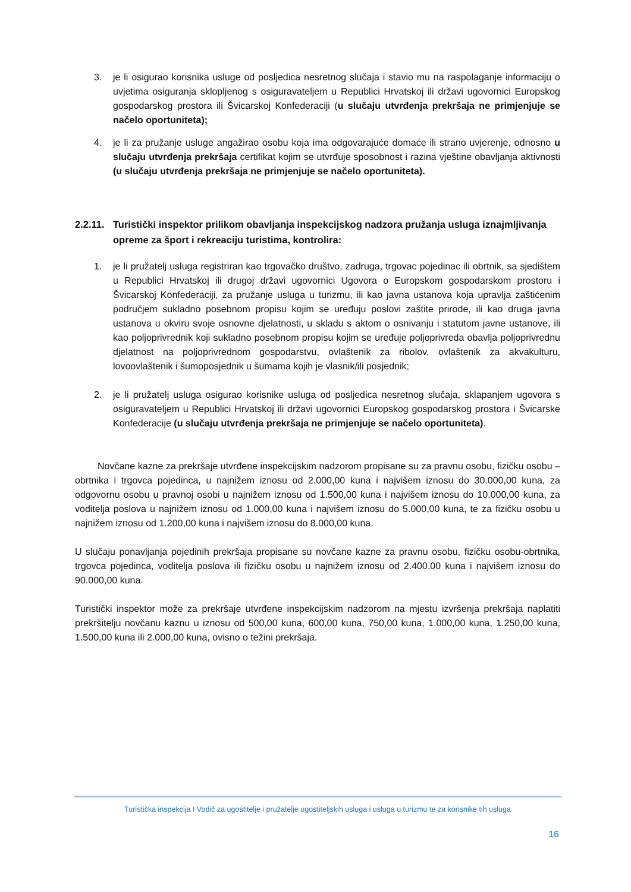3. je li osigurao korisnika usluge od posljedica nesretnog slučaja i stavio mu na raspolaganje informaciju o uvjetima osiguranja sklopljenog s osiguravateljem u Republici Hrvatskoj ili državi ugovornici Europskog gospodarskog prostora ili Švicarskoj Konfederaciji (u slučaju utvrđenja prekršaja ne primjenjuje se načelo oportuniteta);
4. je li za pružanje usluge angažirao osobu koja ima odgovarajuće domaće ili strano uvjerenje, odnosno u slučaju utvrđenja prekršaja certifikat kojim se utvrđuje sposobnost i razina vještine obavljanja aktivnosti (u slučaju utvrđenja prekršaja ne primjenjuje se načelo oportuniteta).
2.2.11. Turistički inspektor prilikom obavljanja inspekcijskog nadzora pružanja usluga iznajmljivanja opreme za šport i rekreaciju turistima, kontrolira:
1. je li pružatelj usluga registriran kao trgovačko društvo, zadruga, trgovac pojedinac ili obrtnik, sa sjedištem u Republici Hrvatskoj ili drugoj državi ugovornici Ugovora o Europskom gospodarskom prostoru i Švicarskoj Konfederaciji, za pružanje usluga u turizmu, ili kao javna ustanova koja upravlja zaštićenim područjem sukladno posebnom propisu kojim se uređuju poslovi zaštite prirode, ili kao druga javna ustanova u okviru svoje osnovne djelatnosti, u skladu s aktom o osnivanju i statutom javne ustanove, ili kao poljoprivrednik koji sukladno posebnom propisu kojim se uređuje poljoprivreda obavlja poljoprivrednu djelatnost na poljoprivrednom gospodarstvu, ovlaštenik za ribolov, ovlaštenik za akvakulturu, lovoovlaštenik i šumoposjednik u šumama kojih je vlasnik/ili posjednik;
2. je li pružatelj usluga osigurao korisnike usluga od posljedica nesretnog slučaja, sklapanjem ugovora s osiguravateljem u Republici Hrvatskoj ili državi ugovornici Europskog gospodarskog prostora i Švicarske Konfederacije (u slučaju utvrđenja prekršaja ne primjenjuje se načelo oportuniteta).
Novčane kazne za prekršaje utvrđene inspekcijskim nadzorom propisane su za pravnu osobu, fizičku osobu – obrtnika i trgovca pojedinca, u najnižem iznosu od 2.000,00 kuna i najvišem iznosu do 30.000,00 kuna, za odgovornu osobu u pravnoj osobi u najnižem iznosu od 1.500,00 kuna i najvišem iznosu do 10.000,00 kuna, za voditelja poslova u najnižem iznosu od 1.000,00 kuna i najvišem iznosu do 5.000,00 kuna, te za fizičku osobu u najnižem iznosu od 1.200,00 kuna i najvišem iznosu do 8.000,00 kuna.
U slučaju ponavljanja pojedinih prekršaja propisane su novčane kazne za pravnu osobu, fizičku osobu-obrtnika, trgovca pojedinca, voditelja poslova ili fizičku osobu u najnižem iznosu od 2.400,00 kuna i najvišem iznosu do 90.000,00 kuna.
Turistički inspektor može za prekršaje utvrđene inspekcijskim nadzorom na mjestu izvršenja prekršaja naplatiti prekršitelju novčanu kaznu u iznosu od 500,00 kuna, 600,00 kuna, 750,00 kuna, 1.000,00 kuna, 1.250,00 kuna, 1.500,00 kuna ili 2.000,00 kuna, ovisno o težini prekršaja.
Turistička inspekcija I Vodič za ugostitelje i pružatelje ugostiteljskih usluga i usluga u turizmu te za korisnike tih usluga
16